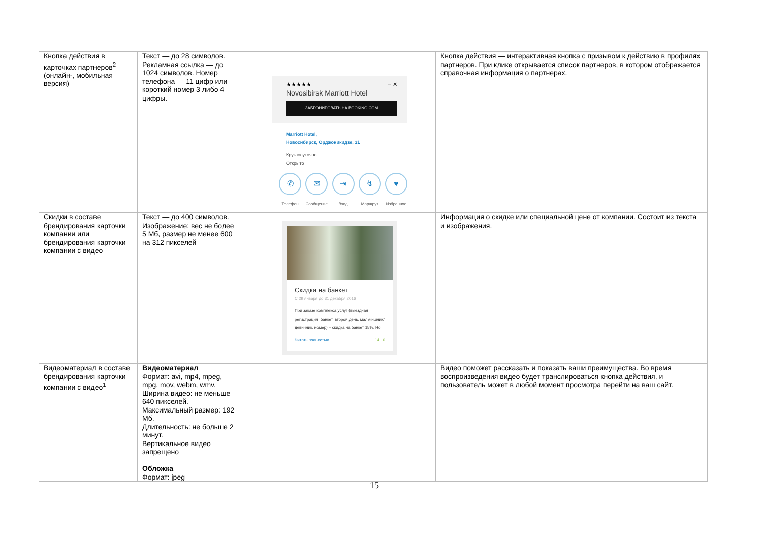| Кнопка действия в карточках партнеров<sup>2</sup> (онлайн-, мобильная версия) | Текст — до 28 символов. Рекламная ссылка — до 1024 символов. Номер телефона — 11 цифр или короткий номер 3 либо 4 цифры. | ★★★★★ – ✕ Novosibirsk Marriott Hotel ЗАБРОНИРОВАТЬ НА BOOKING.COM Marriott Hotel, Новосибирск, Орджоникидзе, 31 Круглосуточно Открыто ✆ Телефон ✉ Сообщение ⇥ Вход ↯ Маршрут ♥ Избранное | Кнопка действия — интерактивная кнопка с призывом к действию в профилях партнеров. При клике открывается список партнеров, в котором отображается справочная информация о партнерах. |
| Скидки в составе брендирования карточки компании или брендирования карточки компании с видео | Текст — до 400 символов. Изображение: вес не более 5 Мб, размер не менее 600 на 312 пикселей | Скидка на банкет С 29 января до 31 декабря 2016 При заказе комплекса услуг (выездная регистрация, банкет, второй день, мальчишник/девичник, номер) – скидка на банкет 15%. Но Читать полностью 14 0 | Информация о скидке или специальной цене от компании. Состоит из текста и изображения. |
| Видеоматериал в составе брендирования карточки компании с видео<sup>1</sup> | Видеоматериал Формат: avi, mp4, mpeg, mpg, mov, webm, wmv. Ширина видео: не меньше 640 пикселей. Максимальный размер: 192 Мб. Длительность: не больше 2 минут. Вертикальное видео запрещено Обложка Формат: jpeg | | Видео поможет рассказать и показать ваши преимущества. Во время воспроизведения видео будет транслироваться кнопка действия, и пользователь может в любой момент просмотра перейти на ваш сайт. |
15